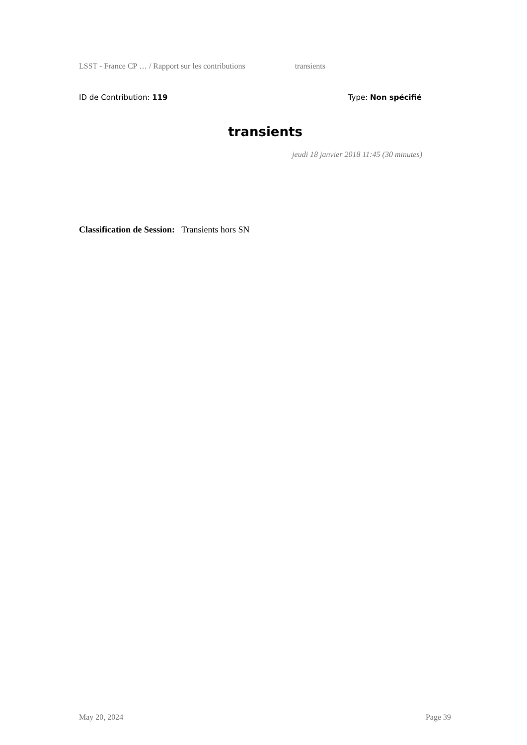LSST - France CP … / Rapport sur les contributions transients
ID de Contribution: 119 Type: Non spécifié
transients
jeudi 18 janvier 2018 11:45 (30 minutes)
Classification de Session: Transients hors SN
May 20, 2024 Page 39